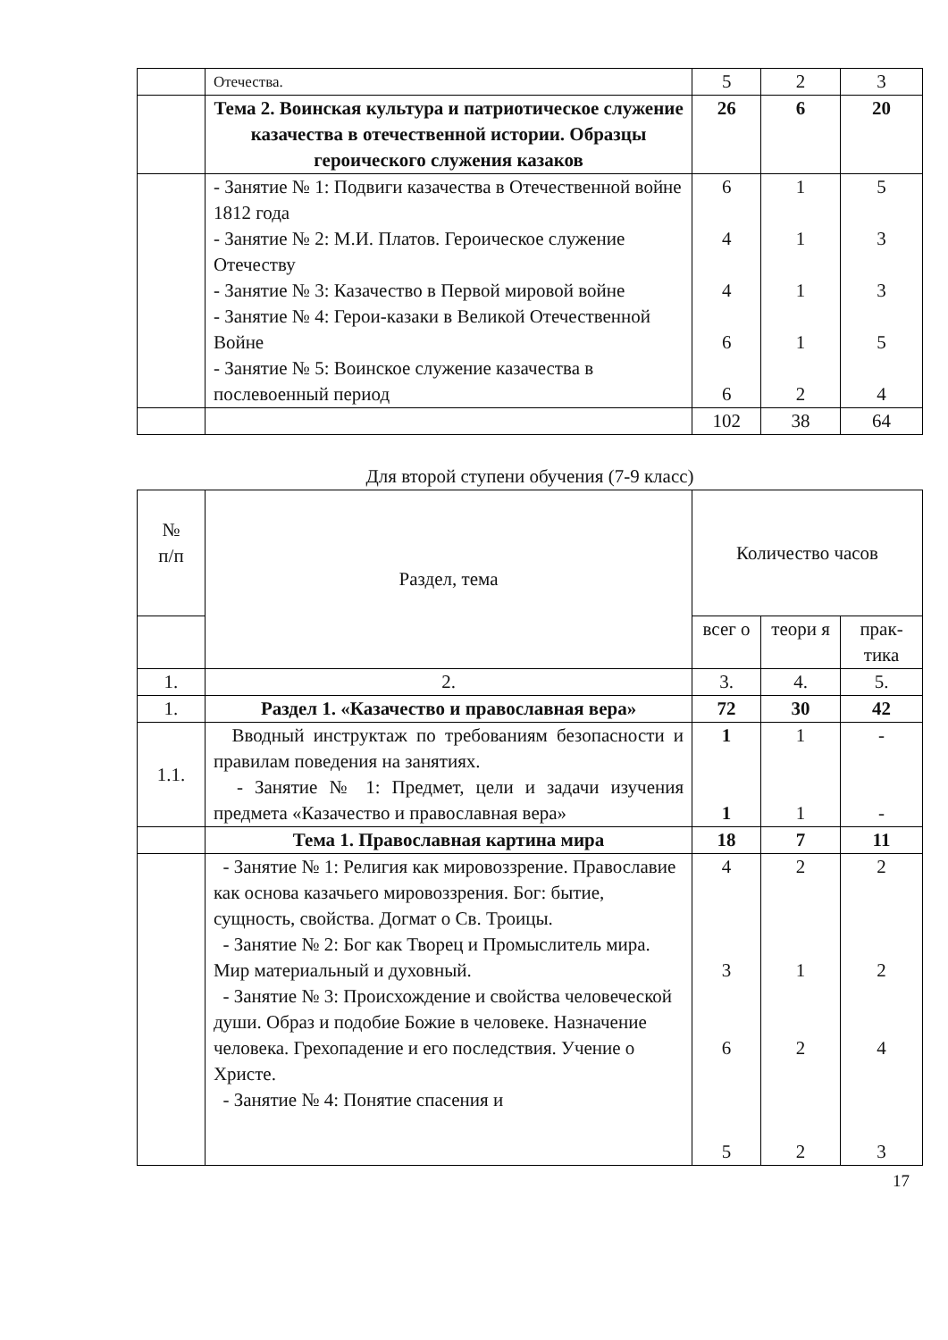| | Отечества. | 5 | 2 | 3 |
| | Тема 2. Воинская культура и патриотическое служение казачества в отечественной истории. Образцы героического служения казаков | 26 | 6 | 20 |
| | - Занятие № 1: Подвиги казачества в Отечественной войне 1812 года - Занятие № 2: М.И. Платов. Героическое служение Отечеству - Занятие № 3: Казачество в Первой мировой войне - Занятие № 4: Герои-казаки в Великой Отечественной Войне - Занятие № 5: Воинское служение казачества в послевоенный период | 6 4 4 6 6 | 1 1 1 1 2 | 5 3 3 5 4 |
| | | 102 | 38 | 64 |
Для второй ступени обучения (7-9 класс)
| № п/п | Раздел, тема | Количество часов | | |
| --- | --- | --- | --- | --- |
| | | всег о | теори я | прак-тика |
| 1. | 2. | 3. | 4. | 5. |
| 1. | Раздел 1. «Казачество и православная вера» | 72 | 30 | 42 |
| 1.1. | Вводный инструктаж по требованиям безопасности и правилам поведения на занятиях. - Занятие № 1: Предмет, цели и задачи изучения предмета «Казачество и православная вера» | 1 1 | 1 1 | - - |
| | Тема 1. Православная картина мира | 18 | 7 | 11 |
| | - Занятие № 1: Религия как мировоззрение. Православие как основа казачьего мировоззрения. Бог: бытие, сущность, свойства. Догмат о Св. Троицы. - Занятие № 2: Бог как Творец и Промыслитель мира. Мир материальный и духовный. - Занятие № 3: Происхождение и свойства человеческой души. Образ и подобие Божие в человеке. Назначение человека. Грехопадение и его последствия. Учение о Христе. - Занятие № 4: Понятие спасения и | 4 3 6 5 | 2 1 2 2 | 2 2 4 3 |
17